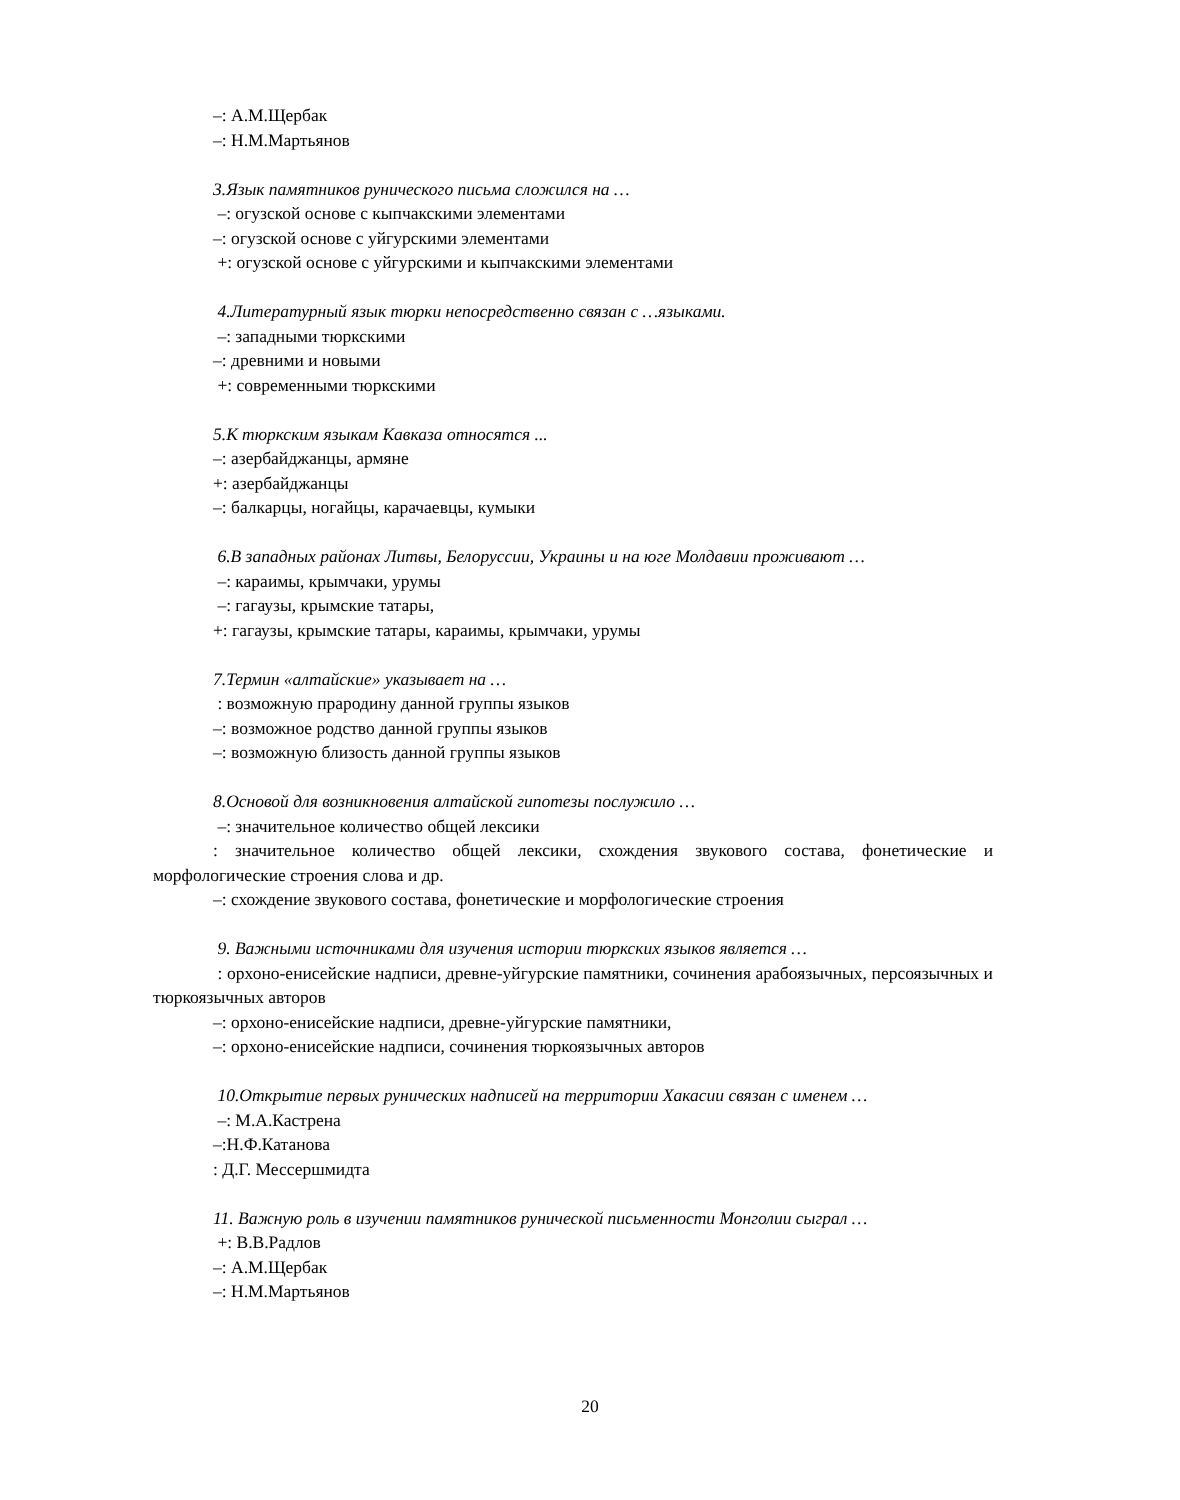–: А.М.Щербак
–: Н.М.Мартьянов
3.Язык памятников рунического письма сложился на …
–: огузской основе с кыпчакскими элементами
–: огузской основе с уйгурскими элементами
+: огузской основе с уйгурскими и кыпчакскими элементами
4.Литературный язык тюрки непосредственно связан с …языками.
–: западными тюркскими
–: древними и новыми
+: современными тюркскими
5.К тюркским языкам Кавказа относятся ...
–: азербайджанцы, армяне
+: азербайджанцы
–: балкарцы, ногайцы, карачаевцы, кумыки
6.В западных районах Литвы, Белоруссии, Украины и на юге Молдавии проживают …
–: караимы, крымчаки, урумы
–: гагаузы, крымские татары,
+: гагаузы, крымские татары, караимы, крымчаки, урумы
7.Термин «алтайские» указывает на …
: возможную прародину данной группы языков
–: возможное родство данной группы языков
–: возможную близость данной группы языков
8.Основой для возникновения алтайской гипотезы послужило …
–: значительное количество общей лексики
: значительное количество общей лексики, схождения звукового состава, фонетические и морфологические строения слова и др.
–: схождение звукового состава, фонетические и морфологические строения
9. Важными источниками для изучения истории тюркских языков является …
: орхоно-енисейские надписи, древне-уйгурские памятники, сочинения арабоязычных, персоязычных и тюркоязычных авторов
–: орхоно-енисейские надписи, древне-уйгурские памятники,
–: орхоно-енисейские надписи, сочинения тюркоязычных авторов
10.Открытие первых рунических надписей на территории Хакасии связан с именем …
–: М.А.Кастрена
–:Н.Ф.Катанова
: Д.Г. Мессершмидта
11. Важную роль в изучении памятников рунической письменности Монголии сыграл …
+: В.В.Радлов
–: А.М.Щербак
–: Н.М.Мартьянов
20